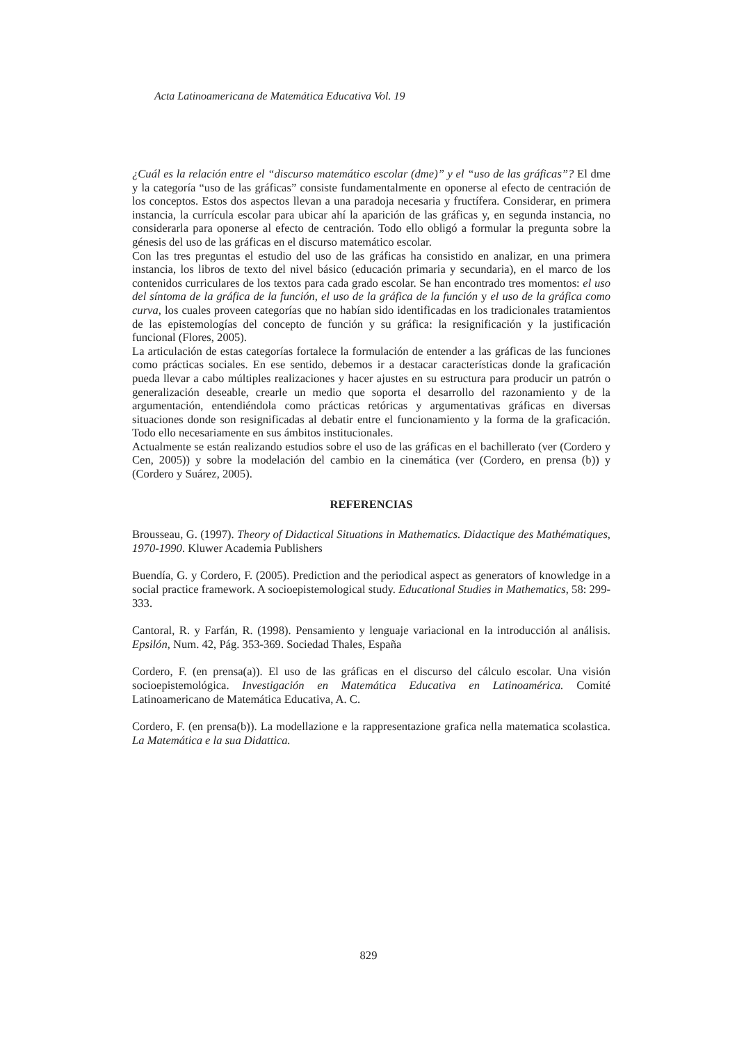Acta Latinoamericana de Matemática Educativa Vol. 19
¿Cuál es la relación entre el “discurso matemático escolar (dme)” y el “uso de las gráficas”? El dme y la categoría “uso de las gráficas” consiste fundamentalmente en oponerse al efecto de centración de los conceptos. Estos dos aspectos llevan a una paradoja necesaria y fructífera. Considerar, en primera instancia, la currícula escolar para ubicar ahí la aparición de las gráficas y, en segunda instancia, no considerarla para oponerse al efecto de centración. Todo ello obligó a formular la pregunta sobre la génesis del uso de las gráficas en el discurso matemático escolar.
Con las tres preguntas el estudio del uso de las gráficas ha consistido en analizar, en una primera instancia, los libros de texto del nivel básico (educación primaria y secundaria), en el marco de los contenidos curriculares de los textos para cada grado escolar. Se han encontrado tres momentos: el uso del síntoma de la gráfica de la función, el uso de la gráfica de la función y el uso de la gráfica como curva, los cuales proveen categorías que no habían sido identificadas en los tradicionales tratamientos de las epistemologías del concepto de función y su gráfica: la resignificación y la justificación funcional (Flores, 2005).
La articulación de estas categorías fortalece la formulación de entender a las gráficas de las funciones como prácticas sociales. En ese sentido, debemos ir a destacar características donde la graficación pueda llevar a cabo múltiples realizaciones y hacer ajustes en su estructura para producir un patrón o generalización deseable, crearle un medio que soporta el desarrollo del razonamiento y de la argumentación, entendiéndola como prácticas retóricas y argumentativas gráficas en diversas situaciones donde son resignificadas al debatir entre el funcionamiento y la forma de la graficación. Todo ello necesariamente en sus ámbitos institucionales.
Actualmente se están realizando estudios sobre el uso de las gráficas en el bachillerato (ver (Cordero y Cen, 2005)) y sobre la modelación del cambio en la cinemática (ver (Cordero, en prensa (b)) y (Cordero y Suárez, 2005).
REFERENCIAS
Brousseau, G. (1997). Theory of Didactical Situations in Mathematics. Didactique des Mathématiques, 1970-1990. Kluwer Academia Publishers
Buendía, G. y Cordero, F. (2005). Prediction and the periodical aspect as generators of knowledge in a social practice framework. A socioepistemological study. Educational Studies in Mathematics, 58: 299-333.
Cantoral, R. y Farfán, R. (1998). Pensamiento y lenguaje variacional en la introducción al análisis. Epsilón, Num. 42, Pág. 353-369. Sociedad Thales, España
Cordero, F. (en prensa(a)). El uso de las gráficas en el discurso del cálculo escolar. Una visión socioepistemológica. Investigación en Matemática Educativa en Latinoamérica. Comité Latinoamericano de Matemática Educativa, A. C.
Cordero, F. (en prensa(b)). La modellazione e la rappresentazione grafica nella matematica scolastica. La Matemática e la sua Didattica.
829